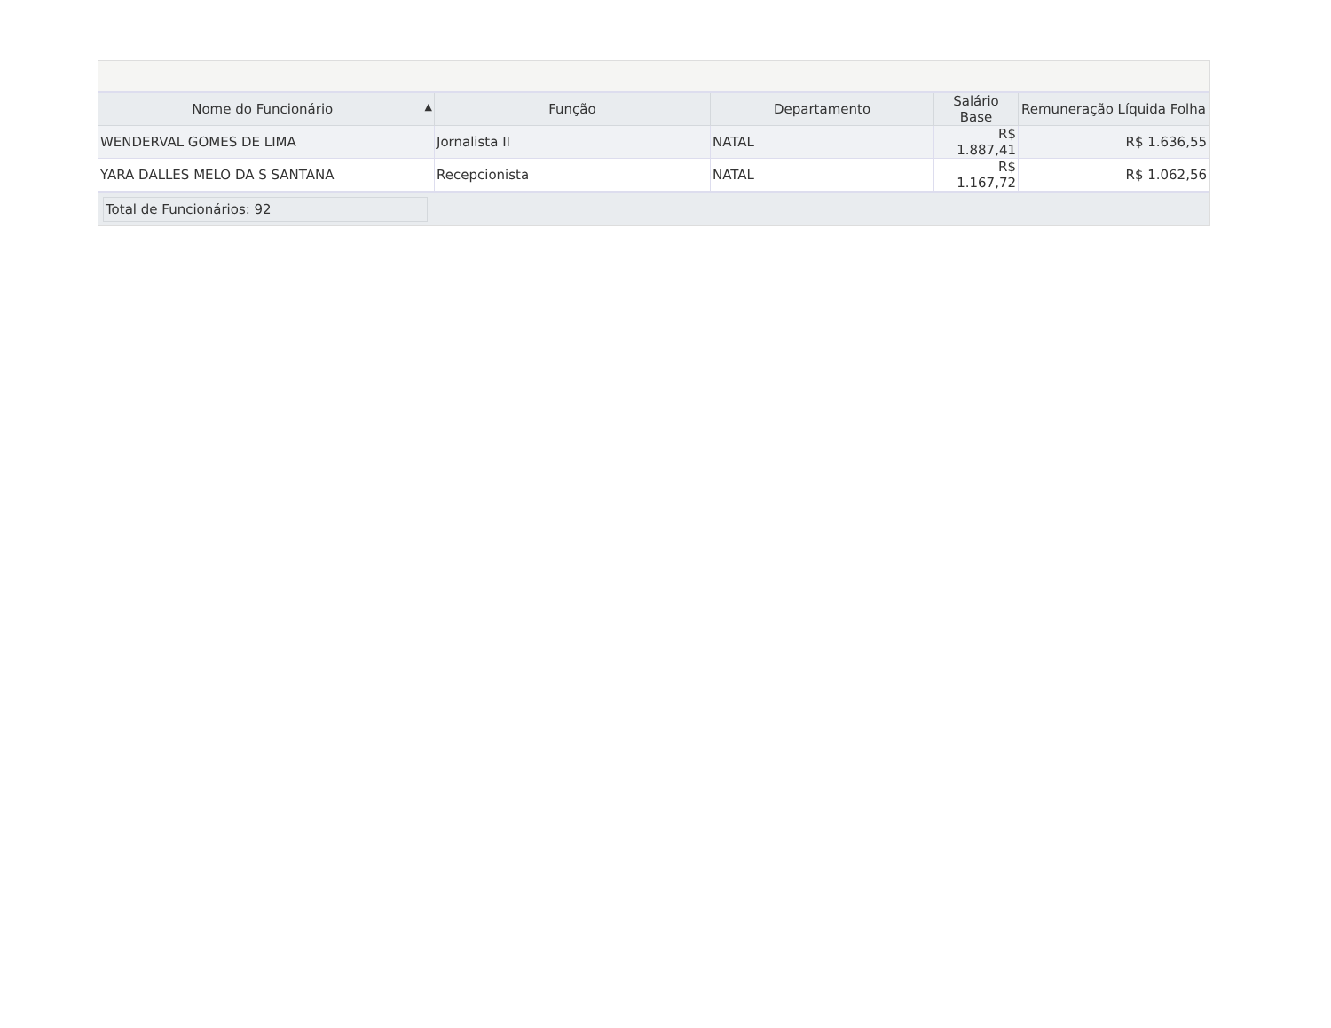| Nome do Funcionário ▲ | Função | Departamento | Salário Base | Remuneração Líquida Folha |
| --- | --- | --- | --- | --- |
| WENDERVAL GOMES DE LIMA | Jornalista II | NATAL | R$ 1.887,41 | R$ 1.636,55 |
| YARA DALLES MELO DA S SANTANA | Recepcionista | NATAL | R$ 1.167,72 | R$ 1.062,56 |
Total de Funcionários: 92